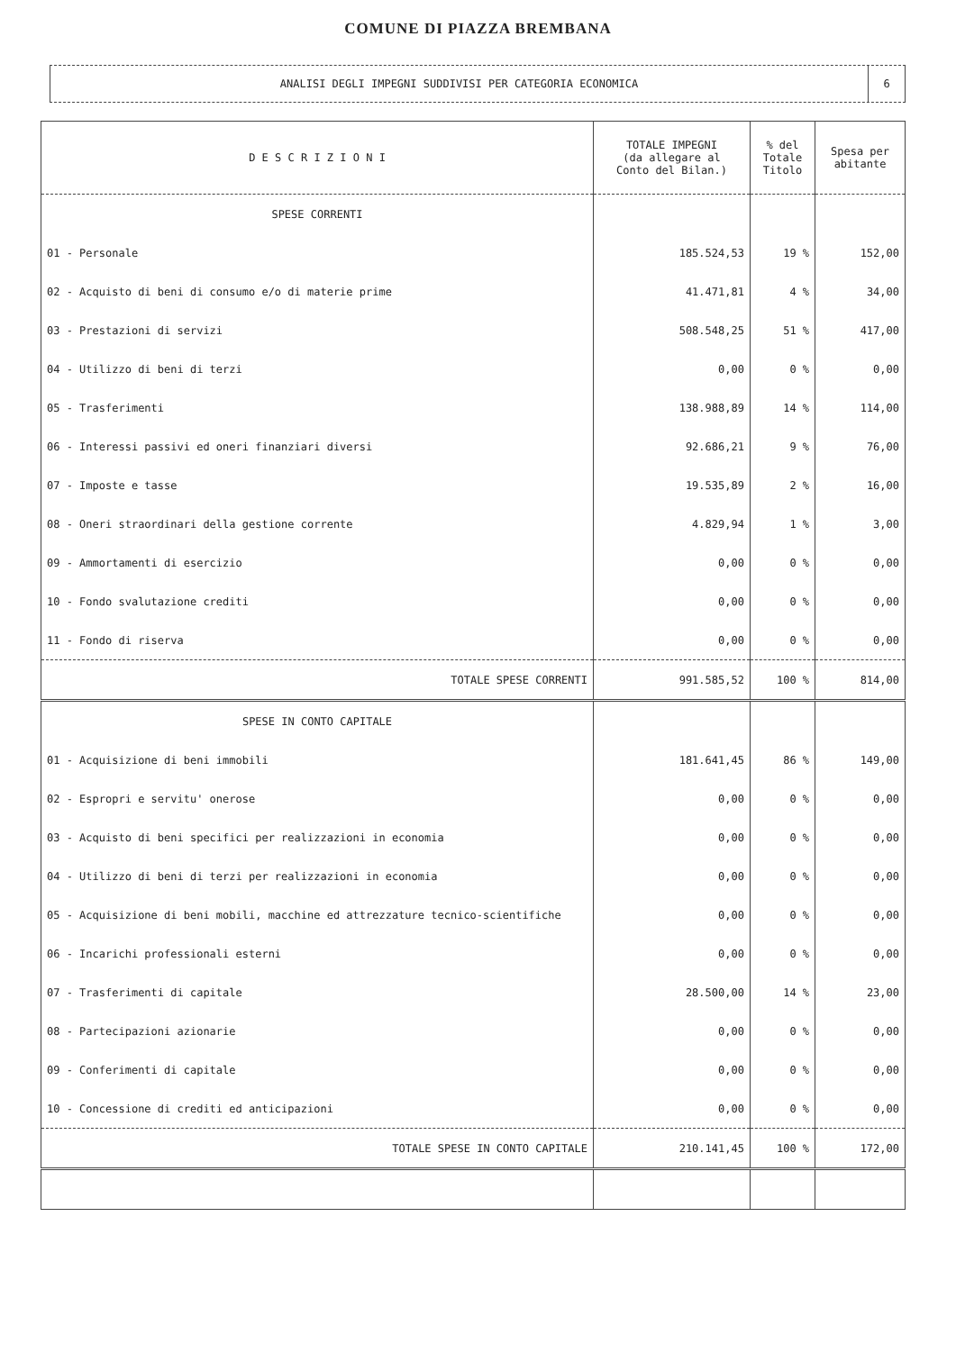COMUNE DI PIAZZA BREMBANA
ANALISI DEGLI IMPEGNI SUDDIVISI PER CATEGORIA ECONOMICA
6
| D E S C R I Z I O N I | TOTALE IMPEGNI (da allegare al Conto del Bilan.) | % del Totale Titolo | Spesa per abitante |
| --- | --- | --- | --- |
| SPESE CORRENTI | | | |
| 01 - Personale | 185.524,53 | 19 % | 152,00 |
| 02 - Acquisto di beni di consumo e/o di materie prime | 41.471,81 | 4 % | 34,00 |
| 03 - Prestazioni di servizi | 508.548,25 | 51 % | 417,00 |
| 04 - Utilizzo di beni di terzi | 0,00 | 0 % | 0,00 |
| 05 - Trasferimenti | 138.988,89 | 14 % | 114,00 |
| 06 - Interessi passivi ed oneri finanziari diversi | 92.686,21 | 9 % | 76,00 |
| 07 - Imposte e tasse | 19.535,89 | 2 % | 16,00 |
| 08 - Oneri straordinari della gestione corrente | 4.829,94 | 1 % | 3,00 |
| 09 - Ammortamenti di esercizio | 0,00 | 0 % | 0,00 |
| 10 - Fondo svalutazione crediti | 0,00 | 0 % | 0,00 |
| 11 - Fondo di riserva | 0,00 | 0 % | 0,00 |
| TOTALE SPESE CORRENTI | 991.585,52 | 100 % | 814,00 |
| SPESE IN CONTO CAPITALE | | | |
| 01 - Acquisizione di beni immobili | 181.641,45 | 86 % | 149,00 |
| 02 - Espropri e servitu' onerose | 0,00 | 0 % | 0,00 |
| 03 - Acquisto di beni specifici per realizzazioni in economia | 0,00 | 0 % | 0,00 |
| 04 - Utilizzo di beni di terzi per realizzazioni in economia | 0,00 | 0 % | 0,00 |
| 05 - Acquisizione di beni mobili, macchine ed attrezzature tecnico-scientifiche | 0,00 | 0 % | 0,00 |
| 06 - Incarichi professionali esterni | 0,00 | 0 % | 0,00 |
| 07 - Trasferimenti di capitale | 28.500,00 | 14 % | 23,00 |
| 08 - Partecipazioni azionarie | 0,00 | 0 % | 0,00 |
| 09 - Conferimenti di capitale | 0,00 | 0 % | 0,00 |
| 10 - Concessione di crediti ed anticipazioni | 0,00 | 0 % | 0,00 |
| TOTALE SPESE IN CONTO CAPITALE | 210.141,45 | 100 % | 172,00 |